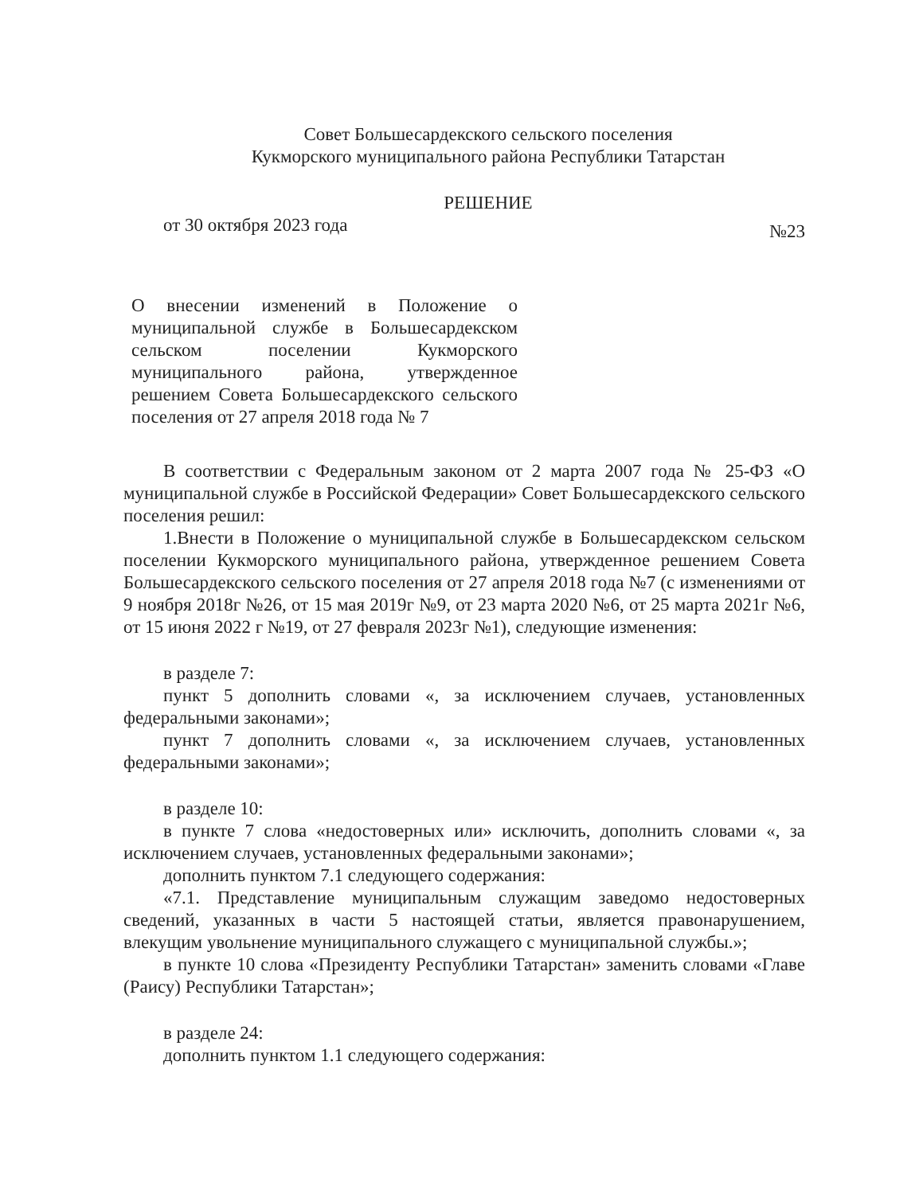Совет Большесардекского сельского поселения
Кукморского муниципального района Республики Татарстан
РЕШЕНИЕ
от 30 октября 2023 года №23
О внесении изменений в Положение о муниципальной службе в Большесардекском сельском поселении Кукморского муниципального района, утвержденное решением Совета Большесардекского сельского поселения от 27 апреля 2018 года № 7
В соответствии с Федеральным законом от 2 марта 2007 года № 25-ФЗ «О муниципальной службе в Российской Федерации» Совет Большесардекского сельского поселения решил:
1.Внести в Положение о муниципальной службе в Большесардекском сельском поселении Кукморского муниципального района, утвержденное решением Совета Большесардекского сельского поселения от 27 апреля 2018 года №7 (с изменениями от 9 ноября 2018г №26, от 15 мая 2019г №9, от 23 марта 2020 №6, от 25 марта 2021г №6, от 15 июня 2022 г №19, от 27 февраля 2023г №1), следующие изменения:
в разделе 7:
пункт 5 дополнить словами «, за исключением случаев, установленных федеральными законами»;
пункт 7 дополнить словами «, за исключением случаев, установленных федеральными законами»;
в разделе 10:
в пункте 7 слова «недостоверных или» исключить, дополнить словами «, за исключением случаев, установленных федеральными законами»;
дополнить пунктом 7.1 следующего содержания:
«7.1. Представление муниципальным служащим заведомо недостоверных сведений, указанных в части 5 настоящей статьи, является правонарушением, влекущим увольнение муниципального служащего с муниципальной службы.»;
в пункте 10 слова «Президенту Республики Татарстан» заменить словами «Главе (Раису) Республики Татарстан»;
в разделе 24:
дополнить пунктом 1.1 следующего содержания: